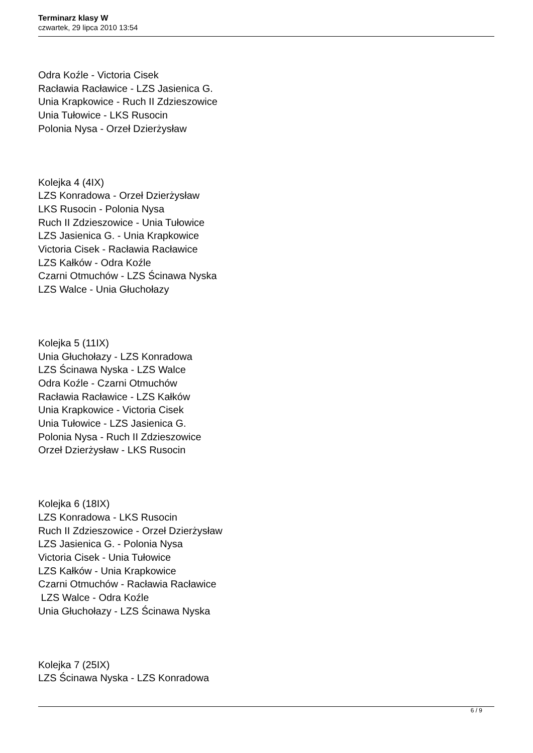Terminarz klasy W
czwartek, 29 lipca 2010 13:54
Odra Koźle - Victoria Cisek
Racławia Racławice - LZS Jasienica G.
Unia Krapkowice - Ruch II Zdzieszowice
Unia Tułowice - LKS Rusocin
Polonia Nysa - Orzeł Dzierżysław
Kolejka 4 (4IX)
LZS Konradowa - Orzeł Dzierżysław
LKS Rusocin - Polonia Nysa
Ruch II Zdzieszowice - Unia Tułowice
LZS Jasienica G. - Unia Krapkowice
Victoria Cisek - Racławia Racławice
LZS Kałków - Odra Koźle
Czarni Otmuchów - LZS Ścinawa Nyska
LZS Walce - Unia Głuchołazy
Kolejka 5 (11IX)
Unia Głuchołazy - LZS Konradowa
LZS Ścinawa Nyska - LZS Walce
Odra Koźle - Czarni Otmuchów
Racławia Racławice - LZS Kałków
Unia Krapkowice - Victoria Cisek
Unia Tułowice - LZS Jasienica G.
Polonia Nysa - Ruch II Zdzieszowice
Orzeł Dzierżysław - LKS Rusocin
Kolejka 6 (18IX)
LZS Konradowa - LKS Rusocin
Ruch II Zdzieszowice - Orzeł Dzierżysław
LZS Jasienica G. - Polonia Nysa
Victoria Cisek - Unia Tułowice
LZS Kałków - Unia Krapkowice
Czarni Otmuchów - Racławia Racławice
LZS Walce - Odra Koźle
Unia Głuchołazy - LZS Ścinawa Nyska
Kolejka 7 (25IX)
LZS Ścinawa Nyska - LZS Konradowa
6 / 9